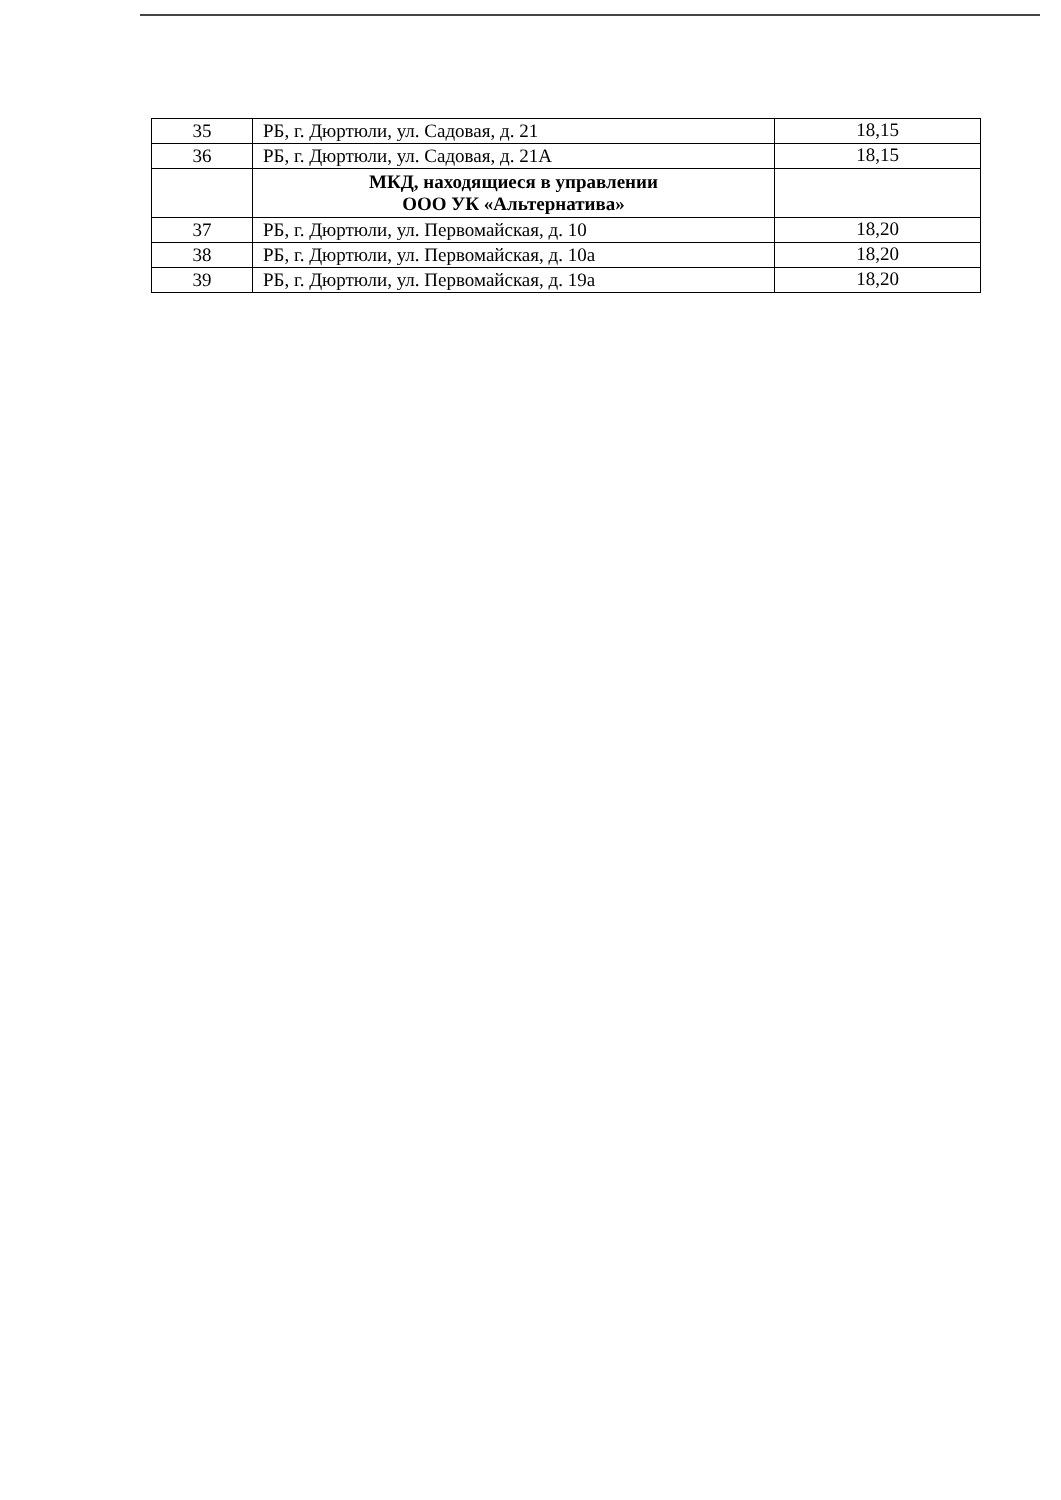| 35 | РБ, г. Дюртюли, ул. Садовая, д. 21 | 18,15 |
| 36 | РБ, г. Дюртюли, ул. Садовая, д. 21А | 18,15 |
| | МКД, находящиеся в управлении ООО УК «Альтернатива» | |
| 37 | РБ, г. Дюртюли, ул. Первомайская, д. 10 | 18,20 |
| 38 | РБ, г. Дюртюли, ул. Первомайская, д. 10а | 18,20 |
| 39 | РБ, г. Дюртюли, ул. Первомайская, д. 19а | 18,20 |